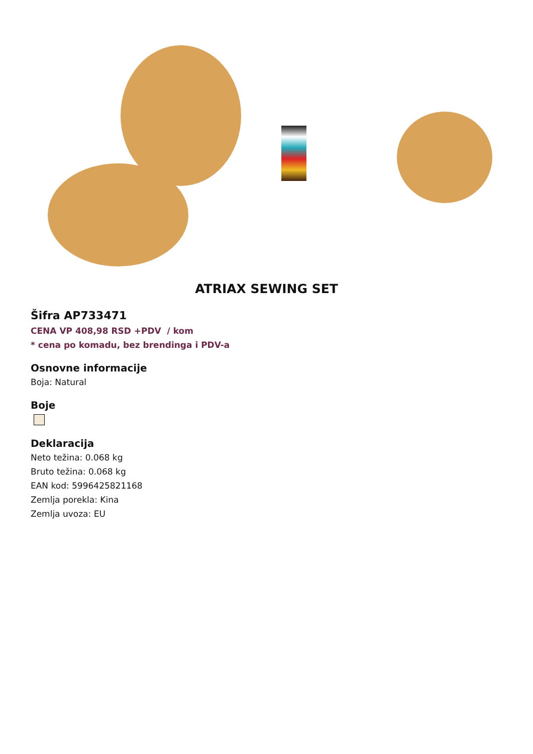ATRIAX SEWING SET
Šifra AP733471
CENA VP 408,98 RSD +PDV / kom
* cena po komadu, bez brendinga i PDV-a
Osnovne informacije
Boja: Natural
Boje
Deklaracija
Neto težina: 0.068 kg
Bruto težina: 0.068 kg
EAN kod: 5996425821168
Zemlja porekla: Kina
Zemlja uvoza: EU